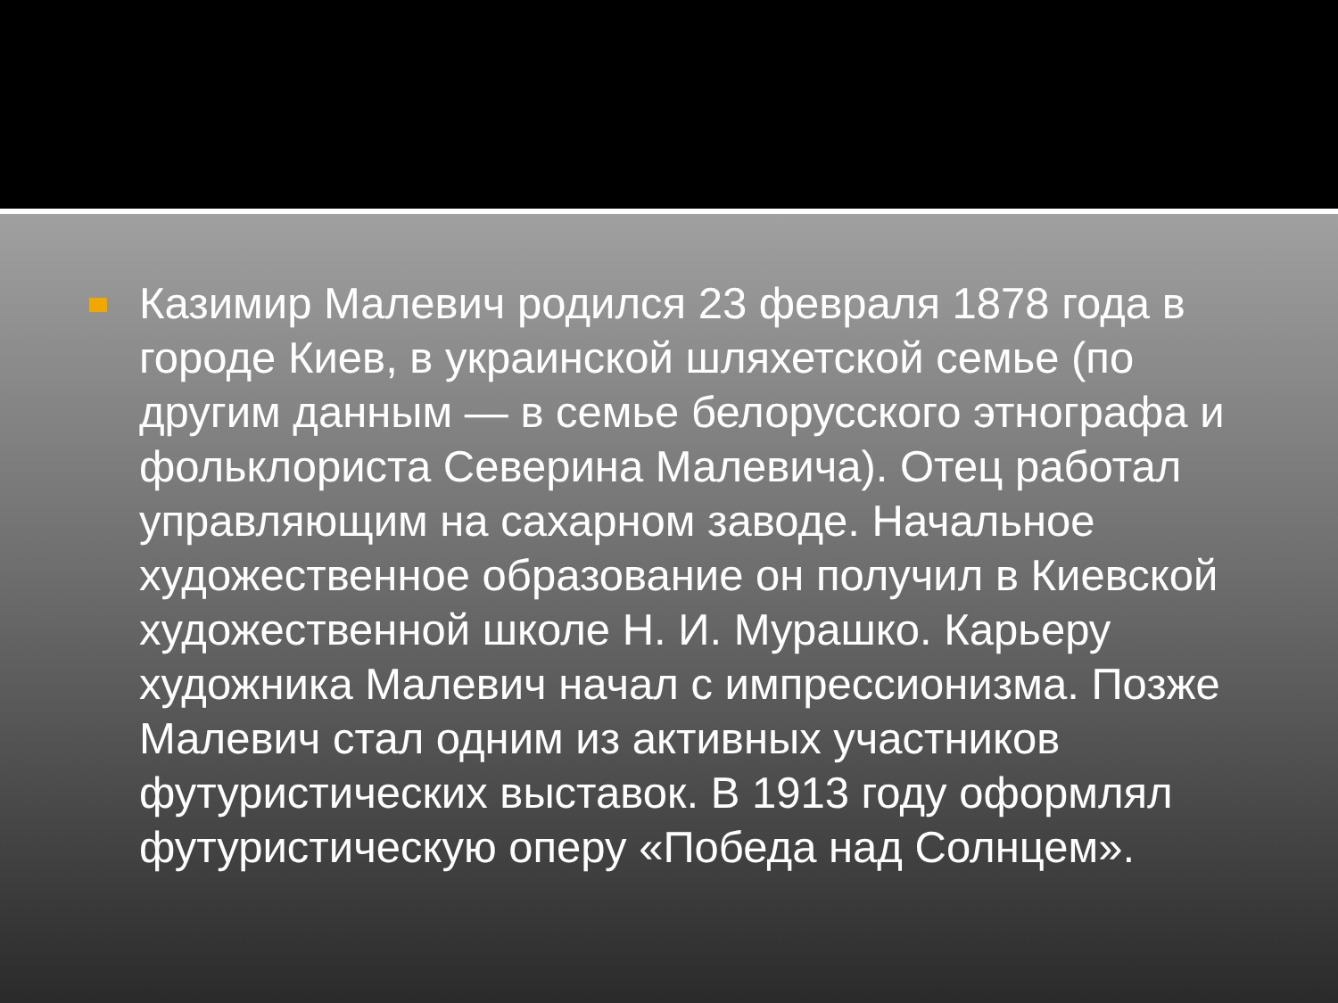Казимир Малевич родился 23 февраля 1878 года в городе Киев, в украинской шляхетской семье (по другим данным — в семье белорусского этнографа и фольклориста Северина Малевича). Отец работал управляющим на сахарном заводе. Начальное художественное образование он получил в Киевской художественной школе Н. И. Мурашко. Карьеру художника Малевич начал с импрессионизма. Позже Малевич стал одним из активных участников футуристических выставок. В 1913 году оформлял футуристическую оперу «Победа над Солнцем».